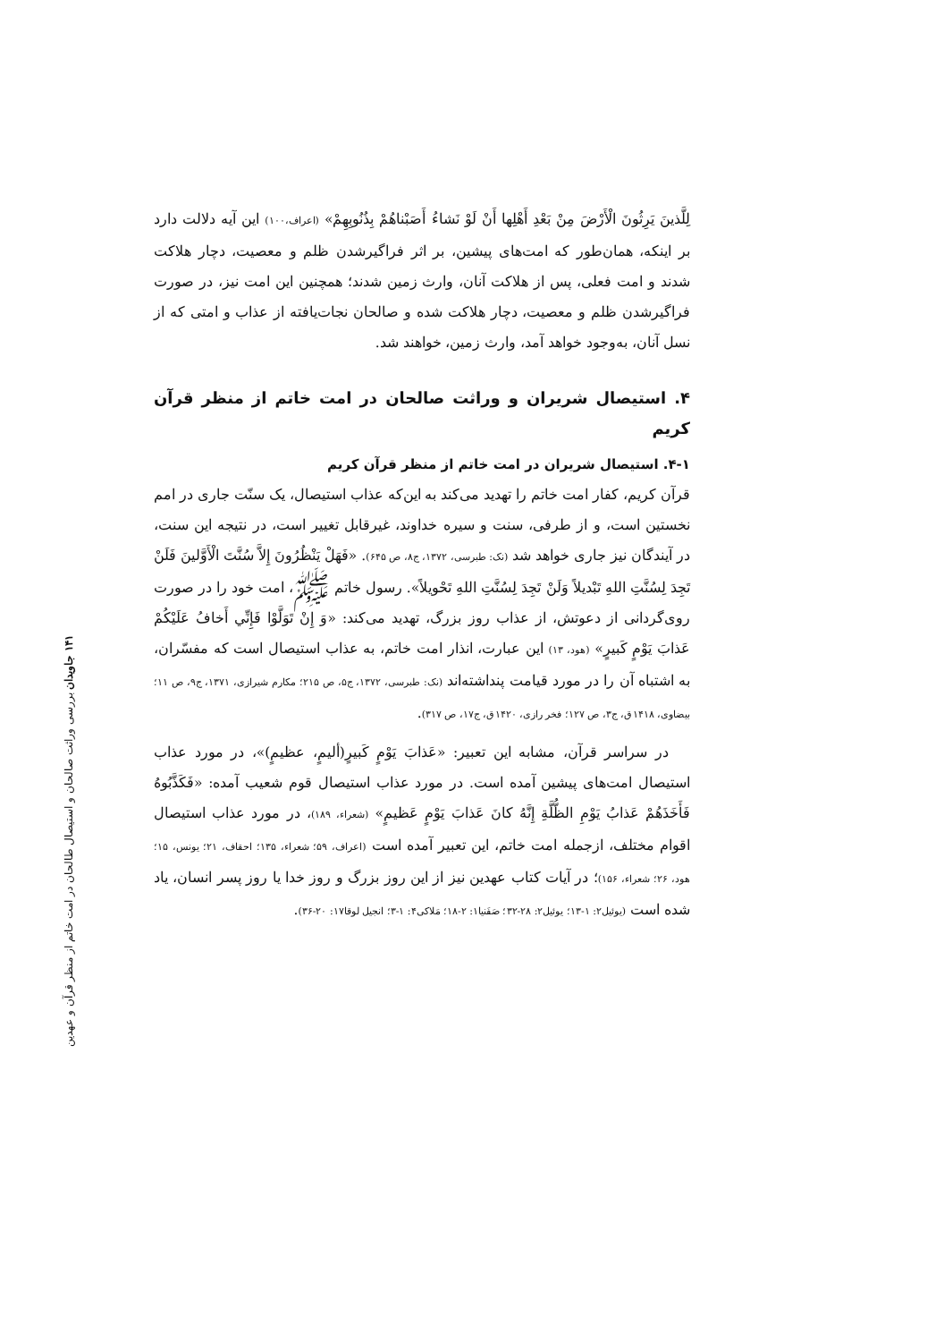۱۴۱ جاویدان بررسی وراثت صالحان و استیصال طالحان در امت خاتم از منظر قرآن و عهدین
لِلَّذينَ يَرِثُونَ الْأَرْضَ مِنْ بَعْدِ أَهْلِها أَنْ لَوْ نَشاءُ أَصَبْناهُمْ بِذُنُوبِهِمْ» (اعراف،۱۰۰) این آیه دلالت دارد بر اینکه، همان‌طور که امت‌های پیشین، بر اثر فراگیرشدن ظلم و معصیت، دچار هلاکت شدند و امت فعلی، پس از هلاکت آنان، وارث زمین شدند؛ همچنین این امت نیز، در صورت فراگیرشدن ظلم و معصیت، دچار هلاکت شده و صالحان نجات‌یافته از عذاب و امتی که از نسل آنان، به‌وجود خواهد آمد، وارث زمین، خواهند شد.
۴. استیصال شریران و وراثت صالحان در امت خاتم از منظر قرآن کریم
۴-۱. استیصال شریران در امت خاتم از منظر قرآن کریم
قرآن کریم، کفار امت خاتم را تهدید می‌کند به این‌که عذاب استیصال، یک سنّت جاری در امم نخستین است، و از طرفی، سنت و سیره خداوند، غیرقابل تغییر است، در نتیجه این سنت، در آیندگان نیز جاری خواهد شد (نک: طبرسی، ۱۳۷۲، ج۸، ص ۶۴۵). «فَهَلْ يَنْظُرُونَ إِلاَّ سُنَّتَ الْأَوَّلينَ فَلَنْ تَجِدَ لِسُنَّتِ اللهِ تَبْديلاً وَلَنْ تَجِدَ لِسُنَّتِ اللهِ تَحْويلاً». رسول خاتم ﷺ، امت خود را در صورت روی‌گردانی از دعوتش، از عذاب روز بزرگ، تهدید می‌کند: «وَ إِنْ تَوَلَّوْا فَإِنِّي أَخافُ عَلَيْكُمْ عَذابَ يَوْمٍ كَبيرٍ» (هود، ۱۳) این عبارت، انذار امت خاتم، به عذاب استیصال است که مفسّران، به اشتباه آن را در مورد قیامت پنداشته‌اند (نک: طبرسی، ۱۳۷۲، ج۵، ص ۲۱۵؛ مکارم شیرازی، ۱۳۷۱، ج۹، ص ۱۱؛ بیضاوی، ۱۴۱۸ق، ج۳، ص ۱۲۷؛ فخر رازی، ۱۴۲۰ق، ج۱۷، ص ۳۱۷).
در سراسر قرآن، مشابه این تعبیر: «عَذابَ يَوْمٍ كَبيرٍ(أليمٍ، عظيمٍ)»، در مورد عذاب استیصال امت‌های پیشین آمده است. در مورد عذاب استیصال قوم شعیب آمده: «فَكَذَّبُوهُ فَأَخَذَهُمْ عَذابُ يَوْمِ الظُّلَّةِ إِنَّهُ كانَ عَذابَ يَوْمٍ عَظيمٍ» (شعراء، ۱۸۹)، در مورد عذاب استیصال اقوام مختلف، ازجمله امت خاتم، این تعبیر آمده است (اعراف، ۵۹؛ شعراء، ۱۳۵؛ احقاف، ۲۱؛ یونس، ۱۵؛ هود، ۲۶؛ شعراء، ۱۵۶)؛ در آیات کتاب عهدین نیز از این روز بزرگ و روز خدا یا روز پسر انسان، یاد شده است (یوئیل۲: ۱-۱۳؛ یوئیل۲: ۲۸-۳۲؛ صَفَنیا۱: ۲-۱۸؛ مَلاکی۴: ۱-۳؛ انجیل لوقا۱۷: ۲۰-۳۶).